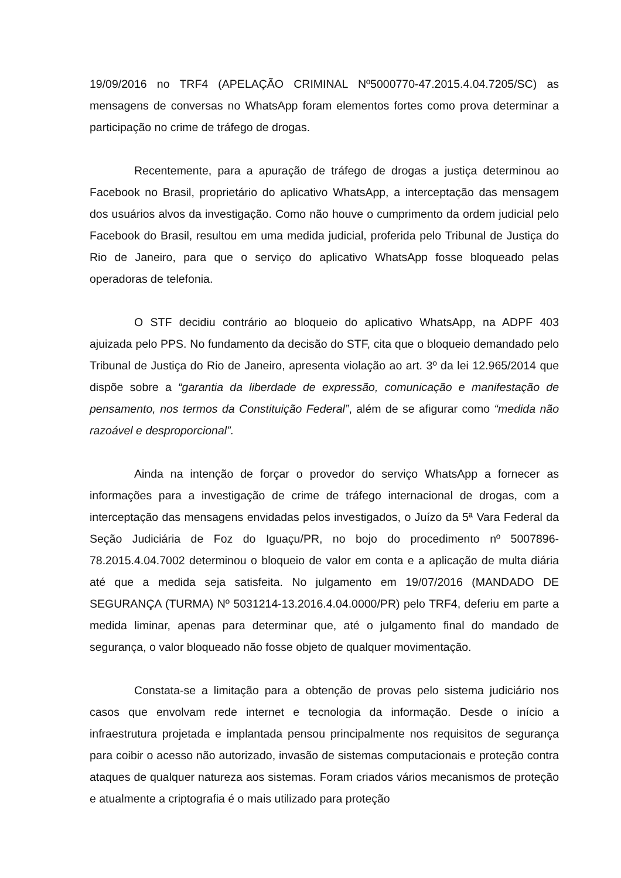19/09/2016 no TRF4 (APELAÇÃO CRIMINAL Nº5000770-47.2015.4.04.7205/SC) as mensagens de conversas no WhatsApp foram elementos fortes como prova determinar a participação no crime de tráfego de drogas.
Recentemente, para a apuração de tráfego de drogas a justiça determinou ao Facebook no Brasil, proprietário do aplicativo WhatsApp, a interceptação das mensagem dos usuários alvos da investigação. Como não houve o cumprimento da ordem judicial pelo Facebook do Brasil, resultou em uma medida judicial, proferida pelo Tribunal de Justiça do Rio de Janeiro, para que o serviço do aplicativo WhatsApp fosse bloqueado pelas operadoras de telefonia.
O STF decidiu contrário ao bloqueio do aplicativo WhatsApp, na ADPF 403 ajuizada pelo PPS. No fundamento da decisão do STF, cita que o bloqueio demandado pelo Tribunal de Justiça do Rio de Janeiro, apresenta violação ao art. 3º da lei 12.965/2014 que dispõe sobre a “garantia da liberdade de expressão, comunicação e manifestação de pensamento, nos termos da Constituição Federal”, além de se afigurar como “medida não razoável e desproporcional”.
Ainda na intenção de forçar o provedor do serviço WhatsApp a fornecer as informações para a investigação de crime de tráfego internacional de drogas, com a interceptação das mensagens envidadas pelos investigados, o Juízo da 5ª Vara Federal da Seção Judiciária de Foz do Iguaçu/PR, no bojo do procedimento nº 5007896-78.2015.4.04.7002 determinou o bloqueio de valor em conta e a aplicação de multa diária até que a medida seja satisfeita. No julgamento em 19/07/2016 (MANDADO DE SEGURANÇA (TURMA) Nº 5031214-13.2016.4.04.0000/PR) pelo TRF4, deferiu em parte a medida liminar, apenas para determinar que, até o julgamento final do mandado de segurança, o valor bloqueado não fosse objeto de qualquer movimentação.
Constata-se a limitação para a obtenção de provas pelo sistema judiciário nos casos que envolvam rede internet e tecnologia da informação. Desde o início a infraestrutura projetada e implantada pensou principalmente nos requisitos de segurança para coibir o acesso não autorizado, invasão de sistemas computacionais e proteção contra ataques de qualquer natureza aos sistemas. Foram criados vários mecanismos de proteção e atualmente a criptografia é o mais utilizado para proteção